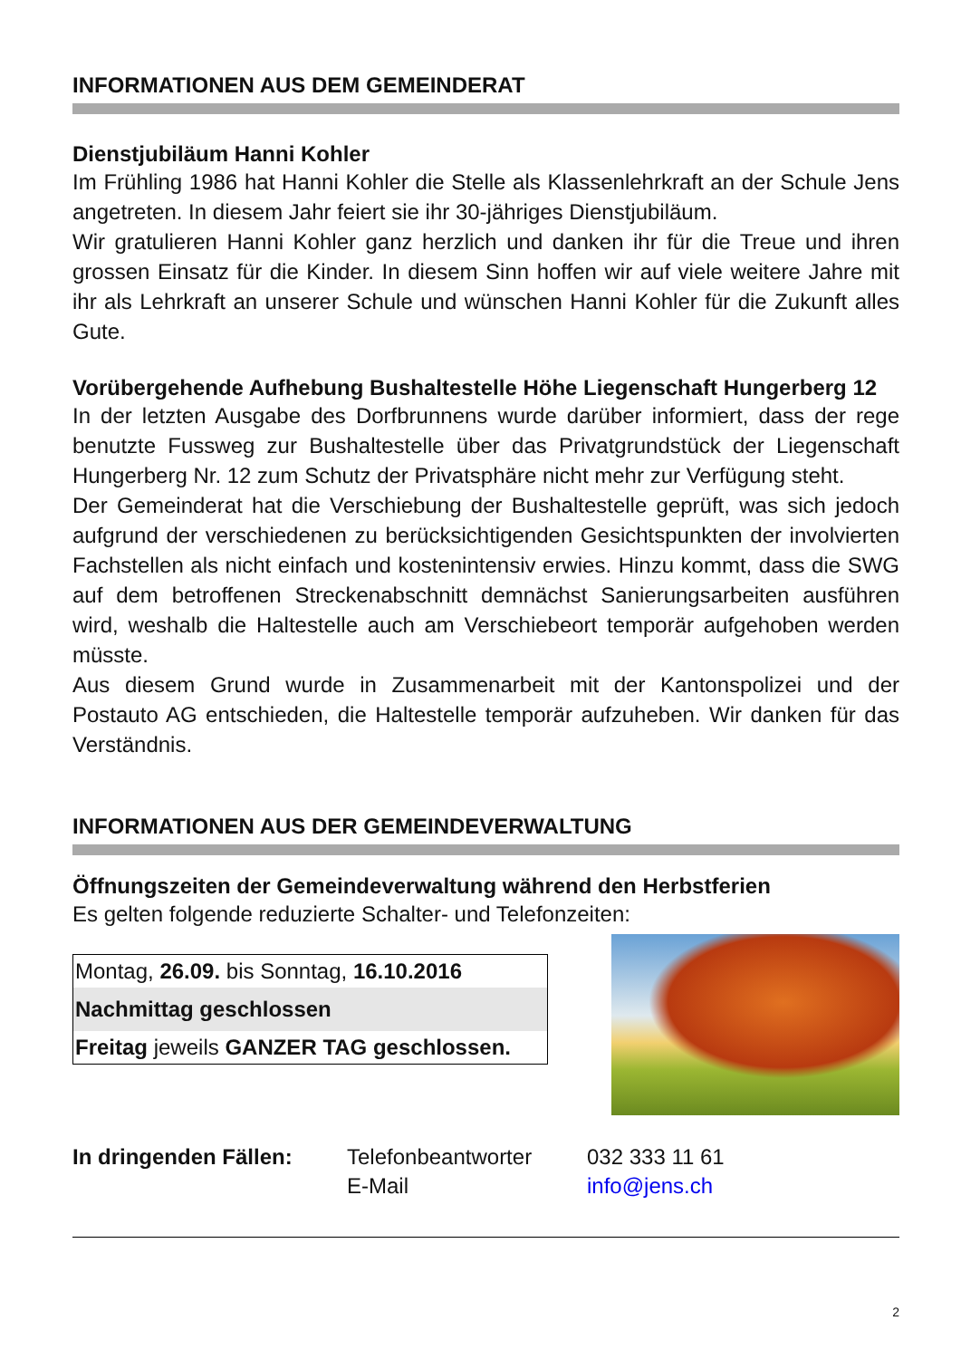INFORMATIONEN AUS DEM GEMEINDERAT
Dienstjubiläum Hanni Kohler
Im Frühling 1986 hat Hanni Kohler die Stelle als Klassenlehrkraft an der Schule Jens angetreten. In diesem Jahr feiert sie ihr 30-jähriges Dienstjubiläum.
Wir gratulieren Hanni Kohler ganz herzlich und danken ihr für die Treue und ihren grossen Einsatz für die Kinder. In diesem Sinn hoffen wir auf viele weitere Jahre mit ihr als Lehrkraft an unserer Schule und wünschen Hanni Kohler für die Zukunft alles Gute.
Vorübergehende Aufhebung Bushaltestelle Höhe Liegenschaft Hungerberg 12
In der letzten Ausgabe des Dorfbrunnens wurde darüber informiert, dass der rege benutzte Fussweg zur Bushaltestelle über das Privatgrundstück der Liegenschaft Hungerberg Nr. 12 zum Schutz der Privatsphäre nicht mehr zur Verfügung steht.
Der Gemeinderat hat die Verschiebung der Bushaltestelle geprüft, was sich jedoch aufgrund der verschiedenen zu berücksichtigenden Gesichtspunkten der involvierten Fachstellen als nicht einfach und kostenintensiv erwies. Hinzu kommt, dass die SWG auf dem betroffenen Streckenabschnitt demnächst Sanierungsarbeiten ausführen wird, weshalb die Haltestelle auch am Verschiebeort temporär aufgehoben werden müsste.
Aus diesem Grund wurde in Zusammenarbeit mit der Kantonspolizei und der Postauto AG entschieden, die Haltestelle temporär aufzuheben. Wir danken für das Verständnis.
INFORMATIONEN AUS DER GEMEINDEVERWALTUNG
Öffnungszeiten der Gemeindeverwaltung während den Herbstferien
Es gelten folgende reduzierte Schalter- und Telefonzeiten:
| Montag, 26.09. bis Sonntag, 16.10.2016 |
| Nachmittag geschlossen |
| Freitag jeweils GANZER TAG geschlossen. |
| In dringenden Fällen: | Telefonbeantworter | 032 333 11 61 |
| | E-Mail | info@jens.ch |
2